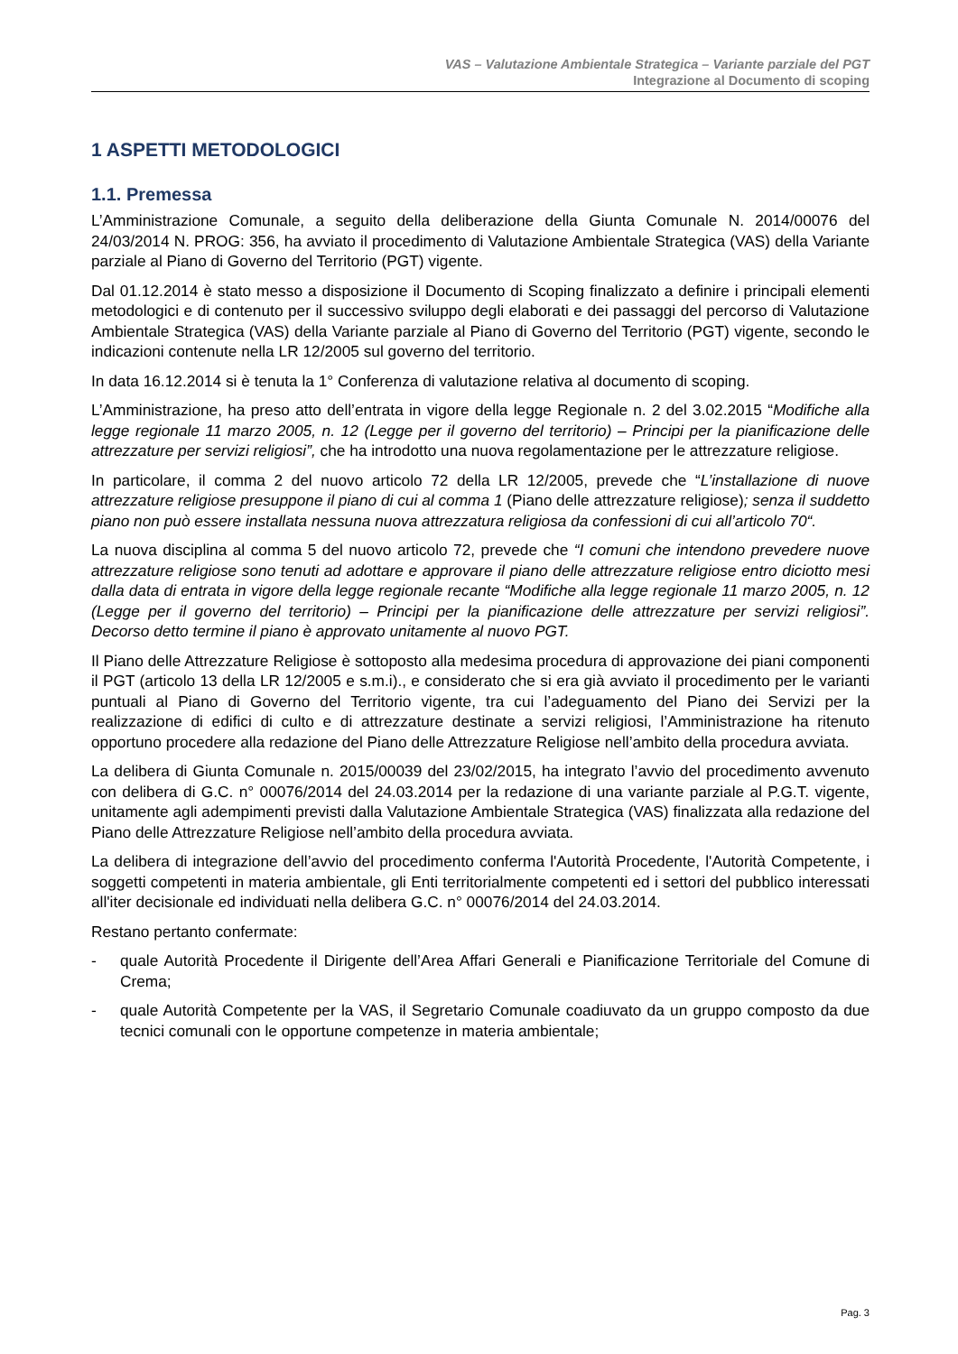VAS – Valutazione Ambientale Strategica – Variante parziale del PGT
Integrazione al Documento di scoping
1 ASPETTI METODOLOGICI
1.1. Premessa
L’Amministrazione Comunale, a seguito della deliberazione della Giunta Comunale N. 2014/00076 del 24/03/2014 N. PROG: 356, ha avviato il procedimento di Valutazione Ambientale Strategica (VAS) della Variante parziale al Piano di Governo del Territorio (PGT) vigente.
Dal 01.12.2014 è stato messo a disposizione il Documento di Scoping finalizzato a definire i principali elementi metodologici e di contenuto per il successivo sviluppo degli elaborati e dei passaggi del percorso di Valutazione Ambientale Strategica (VAS) della Variante parziale al Piano di Governo del Territorio (PGT) vigente, secondo le indicazioni contenute nella LR 12/2005 sul governo del territorio.
In data 16.12.2014 si è tenuta la 1° Conferenza di valutazione relativa al documento di scoping.
L’Amministrazione, ha preso atto dell’entrata in vigore della legge Regionale n. 2 del 3.02.2015 “Modifiche alla legge regionale 11 marzo 2005, n. 12 (Legge per il governo del territorio) – Principi per la pianificazione delle attrezzature per servizi religiosi”, che ha introdotto una nuova regolamentazione per le attrezzature religiose.
In particolare, il comma 2 del nuovo articolo 72 della LR 12/2005, prevede che “L’installazione di nuove attrezzature religiose presuppone il piano di cui al comma 1 (Piano delle attrezzature religiose); senza il suddetto piano non può essere installata nessuna nuova attrezzatura religiosa da confessioni di cui all’articolo 70“.
La nuova disciplina al comma 5 del nuovo articolo 72, prevede che “I comuni che intendono prevedere nuove attrezzature religiose sono tenuti ad adottare e approvare il piano delle attrezzature religiose entro diciotto mesi dalla data di entrata in vigore della legge regionale recante “Modifiche alla legge regionale 11 marzo 2005, n. 12 (Legge per il governo del territorio) – Principi per la pianificazione delle attrezzature per servizi religiosi”. Decorso detto termine il piano è approvato unitamente al nuovo PGT.
Il Piano delle Attrezzature Religiose è sottoposto alla medesima procedura di approvazione dei piani componenti il PGT (articolo 13 della LR 12/2005 e s.m.i)., e considerato che si era già avviato il procedimento per le varianti puntuali al Piano di Governo del Territorio vigente, tra cui l’adeguamento del Piano dei Servizi per la realizzazione di edifici di culto e di attrezzature destinate a servizi religiosi, l’Amministrazione ha ritenuto opportuno procedere alla redazione del Piano delle Attrezzature Religiose nell’ambito della procedura avviata.
La delibera di Giunta Comunale n. 2015/00039 del 23/02/2015, ha integrato l’avvio del procedimento avvenuto con delibera di G.C. n° 00076/2014 del 24.03.2014 per la redazione di una variante parziale al P.G.T. vigente, unitamente agli adempimenti previsti dalla Valutazione Ambientale Strategica (VAS) finalizzata alla redazione del Piano delle Attrezzature Religiose nell’ambito della procedura avviata.
La delibera di integrazione dell’avvio del procedimento conferma l'Autorità Procedente, l'Autorità Competente, i soggetti competenti in materia ambientale, gli Enti territorialmente competenti ed i settori del pubblico interessati all'iter decisionale ed individuati nella delibera G.C. n° 00076/2014 del 24.03.2014.
Restano pertanto confermate:
- quale Autorità Procedente il Dirigente dell’Area Affari Generali e Pianificazione Territoriale del Comune di Crema;
- quale Autorità Competente per la VAS, il Segretario Comunale coadiuvato da un gruppo composto da due tecnici comunali con le opportune competenze in materia ambientale;
Pag. 3